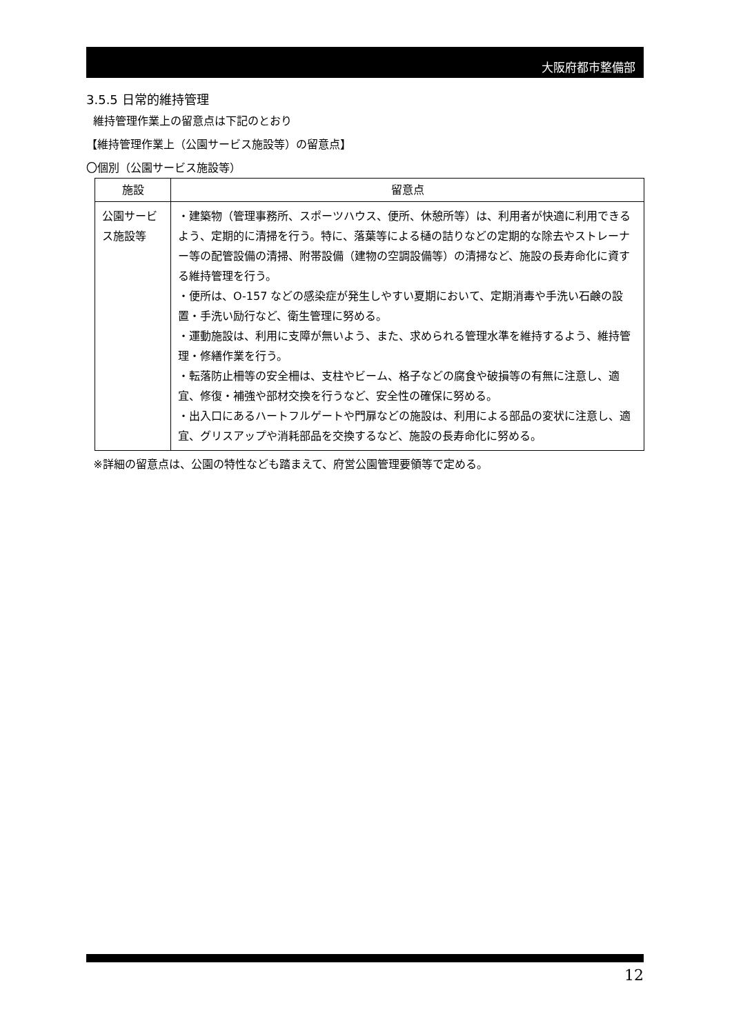大阪府都市整備部
3.5.5 日常的維持管理
維持管理作業上の留意点は下記のとおり
【維持管理作業上（公園サービス施設等）の留意点】
〇個別（公園サービス施設等）
| 施設 | 留意点 |
| --- | --- |
| 公園サービス施設等 | ・建築物（管理事務所、スポーツハウス、便所、休憩所等）は、利用者が快適に利用できるよう、定期的に清掃を行う。特に、落葉等による樋の詰りなどの定期的な除去やストレーナー等の配管設備の清掃、附帯設備（建物の空調設備等）の清掃など、施設の長寿命化に資する維持管理を行う。 ・便所は、O-157 などの感染症が発生しやすい夏期において、定期消毒や手洗い石鹸の設置・手洗い励行など、衛生管理に努める。 ・運動施設は、利用に支障が無いよう、また、求められる管理水準を維持するよう、維持管理・修繕作業を行う。 ・転落防止柵等の安全柵は、支柱やビーム、格子などの腐食や破損等の有無に注意し、適宜、修復・補強や部材交換を行うなど、安全性の確保に努める。 ・出入口にあるハートフルゲートや門扉などの施設は、利用による部品の変状に注意し、適宜、グリスアップや消耗部品を交換するなど、施設の長寿命化に努める。 |
※詳細の留意点は、公園の特性なども踏まえて、府営公園管理要領等で定める。
12